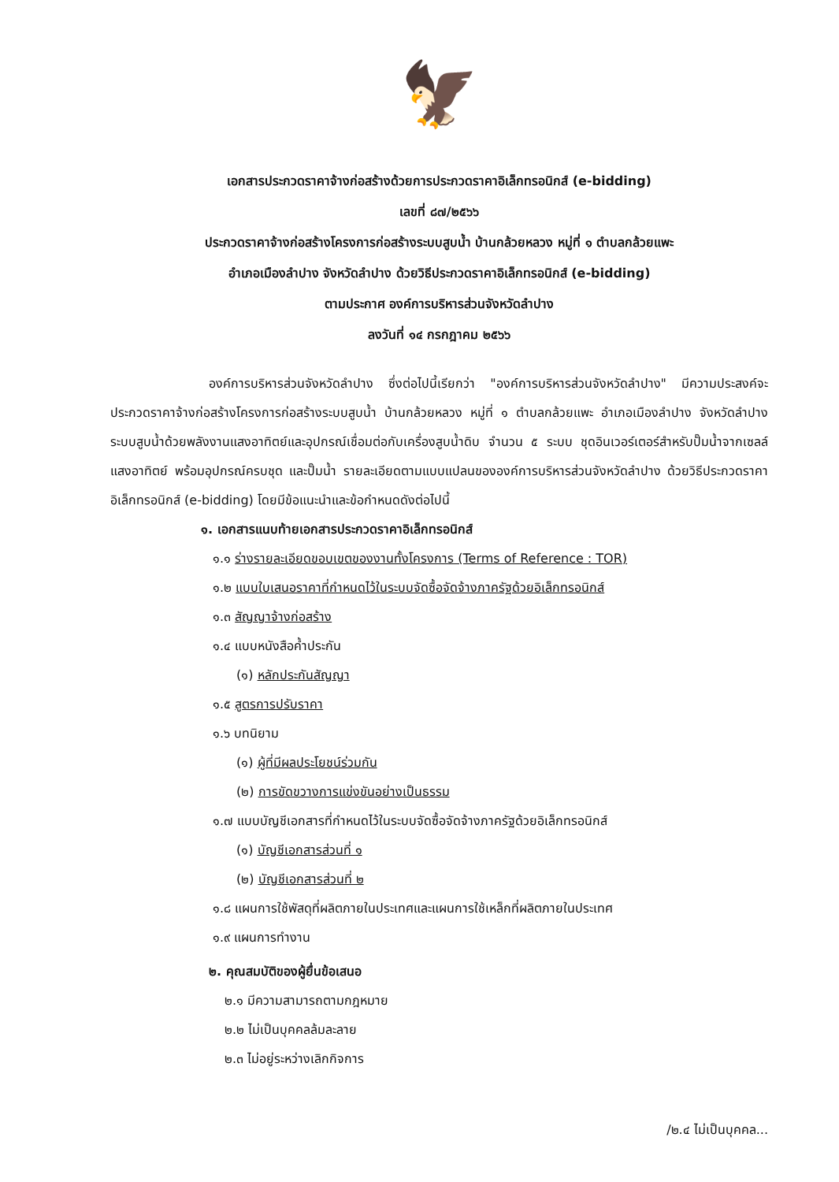🦅
เอกสารประกวดราคาจ้างก่อสร้างด้วยการประกวดราคาอิเล็กทรอนิกส์ (e-bidding)
เลขที่ ๘๗/๒๕๖๖
ประกวดราคาจ้างก่อสร้างโครงการก่อสร้างระบบสูบน้ำ บ้านกล้วยหลวง หมู่ที่ ๑ ตำบลกล้วยแพะ
อำเภอเมืองลำปาง จังหวัดลำปาง ด้วยวิธีประกวดราคาอิเล็กทรอนิกส์ (e-bidding)
ตามประกาศ องค์การบริหารส่วนจังหวัดลำปาง
ลงวันที่ ๑๔ กรกฎาคม ๒๕๖๖
องค์การบริหารส่วนจังหวัดลำปาง ซึ่งต่อไปนี้เรียกว่า "องค์การบริหารส่วนจังหวัดลำปาง" มีความประสงค์จะ ประกวดราคาจ้างก่อสร้างโครงการก่อสร้างระบบสูบน้ำ บ้านกล้วยหลวง หมู่ที่ ๑ ตำบลกล้วยแพะ อำเภอเมืองลำปาง จังหวัดลำปาง ระบบสูบน้ำด้วยพลังงานแสงอาทิตย์และอุปกรณ์เชื่อมต่อกับเครื่องสูบน้ำดิบ จำนวน ๕ ระบบ ชุดอินเวอร์เตอร์สำหรับปั๊มน้ำจากเซลล์แสงอาทิตย์ พร้อมอุปกรณ์ครบชุด และปั๊มน้ำ รายละเอียดตามแบบแปลนขององค์การบริหารส่วนจังหวัดลำปาง ด้วยวิธีประกวดราคาอิเล็กทรอนิกส์ (e-bidding) โดยมีข้อแนะนำและข้อกำหนดดังต่อไปนี้
๑. เอกสารแนบท้ายเอกสารประกวดราคาอิเล็กทรอนิกส์
๑.๑ ร่างรายละเอียดขอบเขตของงานทั้งโครงการ (Terms of Reference : TOR)
๑.๒ แบบใบเสนอราคาที่กำหนดไว้ในระบบจัดซื้อจัดจ้างภาครัฐด้วยอิเล็กทรอนิกส์
๑.๓ สัญญาจ้างก่อสร้าง
๑.๔ แบบหนังสือค้ำประกัน
(๑) หลักประกันสัญญา
๑.๕ สูตรการปรับราคา
๑.๖ บทนิยาม
(๑) ผู้ที่มีผลประโยชน์ร่วมกัน
(๒) การขัดขวางการแข่งขันอย่างเป็นธรรม
๑.๗ แบบบัญชีเอกสารที่กำหนดไว้ในระบบจัดซื้อจัดจ้างภาครัฐด้วยอิเล็กทรอนิกส์
(๑) บัญชีเอกสารส่วนที่ ๑
(๒) บัญชีเอกสารส่วนที่ ๒
๑.๘ แผนการใช้พัสดุที่ผลิตภายในประเทศและแผนการใช้เหล็กที่ผลิตภายในประเทศ
๑.๙ แผนการทำงาน
๒. คุณสมบัติของผู้ยื่นข้อเสนอ
๒.๑ มีความสามารถตามกฎหมาย
๒.๒ ไม่เป็นบุคคลล้มละลาย
๒.๓ ไม่อยู่ระหว่างเลิกกิจการ
/๒.๔ ไม่เป็นบุคคล...